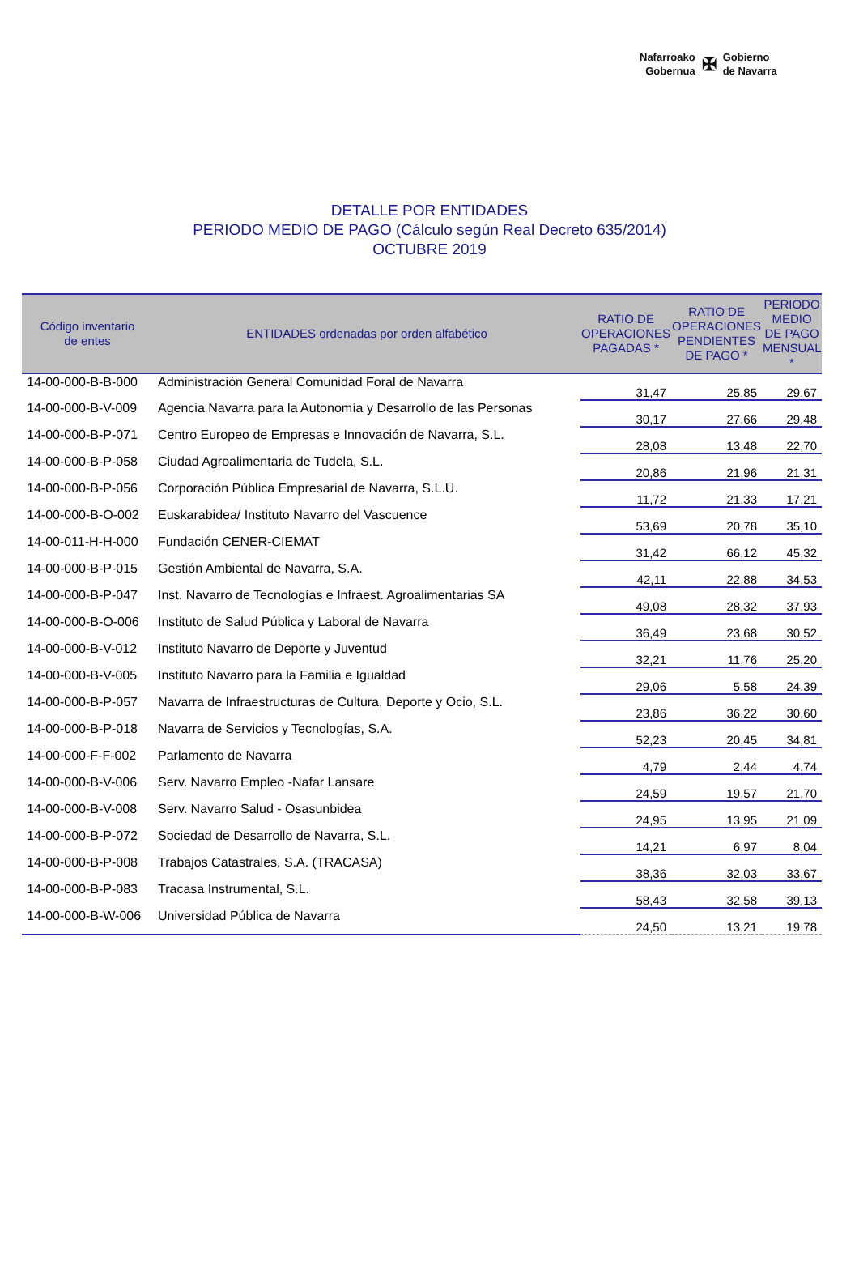Nafarroako
Gobernua
✠
Gobierno
de Navarra
DETALLE POR ENTIDADES
PERIODO MEDIO DE PAGO (Cálculo según Real Decreto 635/2014)
OCTUBRE 2019
| Código inventario de entes | ENTIDADES ordenadas por orden alfabético | RATIO DE OPERACIONES PAGADAS * | RATIO DE OPERACIONES PENDIENTES DE PAGO * | PERIODO MEDIO DE PAGO MENSUAL * |
| --- | --- | --- | --- | --- |
| 14-00-000-B-B-000 | Administración General Comunidad Foral de Navarra | 31,47 | 25,85 | 29,67 |
| 14-00-000-B-V-009 | Agencia Navarra para la Autonomía y Desarrollo de las Personas | 30,17 | 27,66 | 29,48 |
| 14-00-000-B-P-071 | Centro Europeo de Empresas e Innovación de Navarra, S.L. | 28,08 | 13,48 | 22,70 |
| 14-00-000-B-P-058 | Ciudad Agroalimentaria de Tudela, S.L. | 20,86 | 21,96 | 21,31 |
| 14-00-000-B-P-056 | Corporación Pública Empresarial de Navarra, S.L.U. | 11,72 | 21,33 | 17,21 |
| 14-00-000-B-O-002 | Euskarabidea/ Instituto Navarro del Vascuence | 53,69 | 20,78 | 35,10 |
| 14-00-011-H-H-000 | Fundación CENER-CIEMAT | 31,42 | 66,12 | 45,32 |
| 14-00-000-B-P-015 | Gestión Ambiental de Navarra, S.A. | 42,11 | 22,88 | 34,53 |
| 14-00-000-B-P-047 | Inst. Navarro de Tecnologías e Infraest. Agroalimentarias SA | 49,08 | 28,32 | 37,93 |
| 14-00-000-B-O-006 | Instituto de Salud Pública y Laboral de Navarra | 36,49 | 23,68 | 30,52 |
| 14-00-000-B-V-012 | Instituto Navarro de Deporte y Juventud | 32,21 | 11,76 | 25,20 |
| 14-00-000-B-V-005 | Instituto Navarro para la Familia e Igualdad | 29,06 | 5,58 | 24,39 |
| 14-00-000-B-P-057 | Navarra de Infraestructuras de Cultura, Deporte y Ocio, S.L. | 23,86 | 36,22 | 30,60 |
| 14-00-000-B-P-018 | Navarra de Servicios y Tecnologías, S.A. | 52,23 | 20,45 | 34,81 |
| 14-00-000-F-F-002 | Parlamento de Navarra | 4,79 | 2,44 | 4,74 |
| 14-00-000-B-V-006 | Serv. Navarro Empleo -Nafar Lansare | 24,59 | 19,57 | 21,70 |
| 14-00-000-B-V-008 | Serv. Navarro Salud - Osasunbidea | 24,95 | 13,95 | 21,09 |
| 14-00-000-B-P-072 | Sociedad de Desarrollo de Navarra, S.L. | 14,21 | 6,97 | 8,04 |
| 14-00-000-B-P-008 | Trabajos Catastrales, S.A. (TRACASA) | 38,36 | 32,03 | 33,67 |
| 14-00-000-B-P-083 | Tracasa Instrumental, S.L. | 58,43 | 32,58 | 39,13 |
| 14-00-000-B-W-006 | Universidad Pública de Navarra | 24,50 | 13,21 | 19,78 |